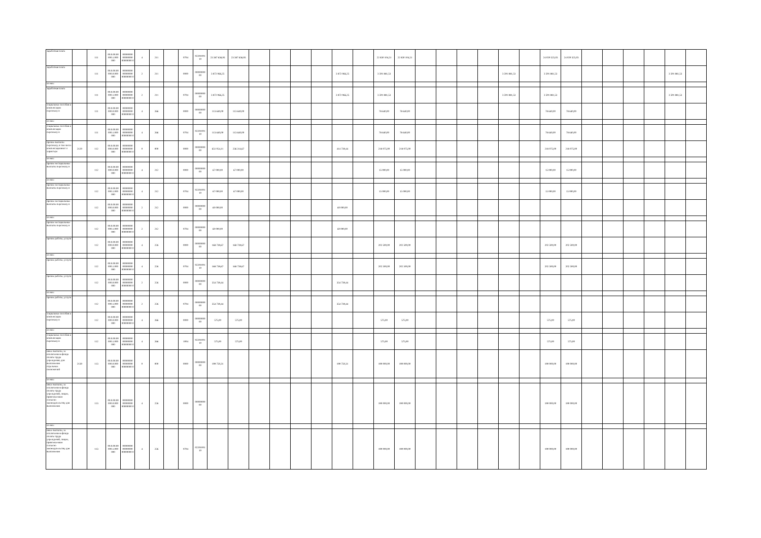| заработная плата | | 111 | 00.0.00.00 000.1.000 000 | 00000000 00000000 00000000 0 | 4 | 211 | | 0704 | 02201001 10 | 23 387 636,93 | 23 387 636,93 | | | | | | | 22 830 104,51 | 22 830 104,51 | | | | | | | 24 029 325,03 | 24 029 325,03 | | | | | | |
| заработная плата | | 111 | 00.0.00.00 000.0.000 000 | 00000000 00000000 00000000 0 | 2 | 211 | | 0000 | 00000000 00 | 3 872 066,25 | | | | | | 3 872 066,25 | | 3 591 881,53 | | | | | | 3 591 881,53 | | 3 591 881,53 | | | | | | 3 591 881,53 | |
| из них: | | | | | | | | | | | | | | | | | | | | | | | | | | | | | | | | | |
| заработная плата | | 111 | 00.0.00.00 000.1.000 000 | 00000000 00000000 00000000 0 | 2 | 211 | | 0704 | 00000000 00 | 3 872 066,25 | | | | | | 3 872 066,25 | | 3 591 881,53 | | | | | | 3 591 881,53 | | 3 591 881,53 | | | | | | 3 591 881,53 | |
| социальные пособия и компенсации персоналу в | | 111 | 00.0.00.00 000.0.000 000 | 00000000 00000000 00000000 0 | 4 | 266 | | 0000 | 00000000 00 | 113 640,00 | 113 640,00 | | | | | | | 78 640,00 | 78 640,00 | | | | | | | 78 640,00 | 78 640,00 | | | | | | |
| из них: | | | | | | | | | | | | | | | | | | | | | | | | | | | | | | | | | |
| социальные пособия и компенсации персоналу в | | 111 | 00.0.00.00 000.1.000 000 | 00000000 00000000 00000000 0 | 4 | 266 | | 0704 | 02201001 10 | 113 640,00 | 113 640,00 | | | | | | | 78 640,00 | 78 640,00 | | | | | | | 78 640,00 | 78 640,00 | | | | | | |
| прочие выплаты персоналу, в том числе компенсационног о характера | 2120 | 112 | 00.0.00.00 000.0.000 000 | 00000000 00000000 00000000 0 | 0 | 000 | | 0000 | 00000000 00 | 651 054,11 | 236 314,67 | | | | | 414 739,44 | | 218 075,00 | 218 075,00 | | | | | | | 218 075,00 | 218 075,00 | | | | | | |
| из них: | | | | | | | | | | | | | | | | | | | | | | | | | | | | | | | | | |
| прочие несоциальные выплаты персоналу в | | 112 | 00.0.00.00 000.0.000 000 | 00000000 00000000 00000000 0 | 4 | 212 | | 0000 | 00000000 00 | 67 000,00 | 67 000,00 | | | | | | | 15 000,00 | 15 000,00 | | | | | | | 15 000,00 | 15 000,00 | | | | | | |
| из них: | | | | | | | | | | | | | | | | | | | | | | | | | | | | | | | | | |
| прочие несоциальные выплаты персоналу в | | 112 | 00.0.00.00 000.1.000 000 | 00000000 00000000 00000000 0 | 4 | 212 | | 0704 | 02201001 10 | 67 000,00 | 67 000,00 | | | | | | | 15 000,00 | 15 000,00 | | | | | | | 15 000,00 | 15 000,00 | | | | | | |
| прочие несоциальные выплаты персоналу в | | 112 | 00.0.00.00 000.0.000 000 | 00000000 00000000 00000000 0 | 2 | 212 | | 0000 | 00000000 00 | 60 000,00 | | | | | | 60 000,00 | | | | | | | | | | | | | | | | | |
| из них: | | | | | | | | | | | | | | | | | | | | | | | | | | | | | | | | | |
| прочие несоциальные выплаты персоналу в | | 112 | 00.0.00.00 000.1.000 000 | 00000000 00000000 00000000 0 | 2 | 212 | | 0704 | 00000000 00 | 60 000,00 | | | | | | 60 000,00 | | | | | | | | | | | | | | | | | |
| прочие работы, услуги | | 112 | 00.0.00.00 000.0.000 000 | 00000000 00000000 00000000 0 | 4 | 226 | | 0000 | 00000000 00 | 168 739,67 | 168 739,67 | | | | | | | 202 500,00 | 202 500,00 | | | | | | | 202 500,00 | 202 500,00 | | | | | | |
| из них: | | | | | | | | | | | | | | | | | | | | | | | | | | | | | | | | | |
| прочие работы, услуги | | 112 | 00.0.00.00 000.1.000 000 | 00000000 00000000 00000000 0 | 4 | 226 | | 0704 | 02201001 10 | 168 739,67 | 168 739,67 | | | | | | | 202 500,00 | 202 500,00 | | | | | | | 202 500,00 | 202 500,00 | | | | | | |
| прочие работы, услуги | | 112 | 00.0.00.00 000.0.000 000 | 00000000 00000000 00000000 0 | 2 | 226 | | 0000 | 00000000 00 | 354 739,44 | | | | | | 354 739,44 | | | | | | | | | | | | | | | | | |
| из них: | | | | | | | | | | | | | | | | | | | | | | | | | | | | | | | | | |
| прочие работы, услуги | | 112 | 00.0.00.00 000.1.000 000 | 00000000 00000000 00000000 0 | 2 | 226 | | 0704 | 00000000 00 | 354 739,44 | | | | | | 354 739,44 | | | | | | | | | | | | | | | | | |
| социальные пособия и компенсации персоналу в | | 112 | 00.0.00.00 000.0.000 000 | 00000000 00000000 00000000 0 | 4 | 266 | | 0000 | 00000000 00 | 575,00 | 575,00 | | | | | | | 575,00 | 575,00 | | | | | | | 575,00 | 575,00 | | | | | | |
| из них: | | | | | | | | | | | | | | | | | | | | | | | | | | | | | | | | | |
| социальные пособия и компенсации персоналу в | | 112 | 00.0.00.00 000.1.000 000 | 00000000 00000000 00000000 0 | 4 | 266 | | 1004 | 02201001 10 | 575,00 | 575,00 | | | | | | | 575,00 | 575,00 | | | | | | | 575,00 | 575,00 | | | | | | |
| иные выплаты, за исключением фонда оплаты труда учреждения, для выполнения отдельных полномочий | 2130 | 113 | 00.0.00.00 000.0.000 000 | 00000000 00000000 00000000 0 | 0 | 000 | | 0000 | 00000000 00 | 199 750,31 | | | | | | 199 750,31 | | 190 000,00 | 190 000,00 | | | | | | | 190 000,00 | 190 000,00 | | | | | | |
| из них: | | | | | | | | | | | | | | | | | | | | | | | | | | | | | | | | | |
| иные выплаты, за исключением фонда оплаты труда учреждений, лицам, привлекаемым согласно законодательству для выполнения | | 113 | 00.0.00.00 000.0.000 000 | 00000000 00000000 00000000 0 | 4 | 226 | | 0000 | 00000000 00 | | | | | | | | | 190 000,00 | 190 000,00 | | | | | | | 190 000,00 | 190 000,00 | | | | | | |
| из них: | | | | | | | | | | | | | | | | | | | | | | | | | | | | | | | | | |
| иные выплаты, за исключением фонда оплаты труда учреждений, лицам, привлекаемым согласно законодательству для выполнения | | 113 | 00.0.00.00 000.1.000 000 | 00000000 00000000 00000000 0 | 4 | 226 | | 0704 | 02201001 10 | | | | | | | | | 190 000,00 | 190 000,00 | | | | | | | 190 000,00 | 190 000,00 | | | | | | |